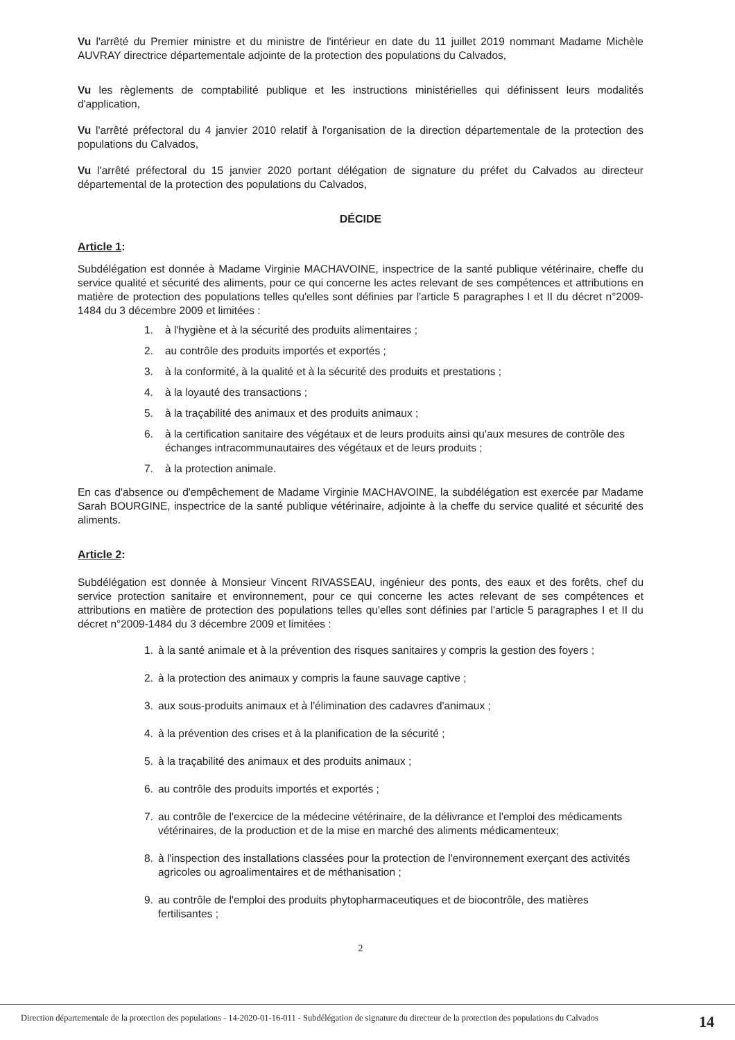Vu l'arrêté du Premier ministre et du ministre de l'intérieur en date du 11 juillet 2019 nommant Madame Michèle AUVRAY directrice départementale adjointe de la protection des populations du Calvados,
Vu les règlements de comptabilité publique et les instructions ministérielles qui définissent leurs modalités d'application,
Vu l'arrêté préfectoral du 4 janvier 2010 relatif à l'organisation de la direction départementale de la protection des populations du Calvados,
Vu l'arrêté préfectoral du 15 janvier 2020 portant délégation de signature du préfet du Calvados au directeur départemental de la protection des populations du Calvados,
DÉCIDE
Article 1:
Subdélégation est donnée à Madame Virginie MACHAVOINE, inspectrice de la santé publique vétérinaire, cheffe du service qualité et sécurité des aliments, pour ce qui concerne les actes relevant de ses compétences et attributions en matière de protection des populations telles qu'elles sont définies par l'article 5 paragraphes I et II du décret n°2009-1484 du 3 décembre 2009 et limitées :
1. à l'hygiène et à la sécurité des produits alimentaires ;
2. au contrôle des produits importés et exportés ;
3. à la conformité, à la qualité et à la sécurité des produits et prestations ;
4. à la loyauté des transactions ;
5. à la traçabilité des animaux et des produits animaux ;
6. à la certification sanitaire des végétaux et de leurs produits ainsi qu'aux mesures de contrôle des échanges intracommunautaires des végétaux et de leurs produits ;
7. à la protection animale.
En cas d'absence ou d'empêchement de Madame Virginie MACHAVOINE, la subdélégation est exercée par Madame Sarah BOURGINE, inspectrice de la santé publique vétérinaire, adjointe à la cheffe du service qualité et sécurité des aliments.
Article 2:
Subdélégation est donnée à Monsieur Vincent RIVASSEAU, ingénieur des ponts, des eaux et des forêts, chef du service protection sanitaire et environnement, pour ce qui concerne les actes relevant de ses compétences et attributions en matière de protection des populations telles qu'elles sont définies par l'article 5 paragraphes I et II du décret n°2009-1484 du 3 décembre 2009 et limitées :
1. à la santé animale et à la prévention des risques sanitaires y compris la gestion des foyers ;
2. à la protection des animaux y compris la faune sauvage captive ;
3. aux sous-produits animaux et à l'élimination des cadavres d'animaux ;
4. à la prévention des crises et à la planification de la sécurité ;
5. à la traçabilité des animaux et des produits animaux ;
6. au contrôle des produits importés et exportés ;
7. au contrôle de l'exercice de la médecine vétérinaire, de la délivrance et l'emploi des médicaments vétérinaires, de la production et de la mise en marché des aliments médicamenteux;
8. à l'inspection des installations classées pour la protection de l'environnement exerçant des activités agricoles ou agroalimentaires et de méthanisation ;
9. au contrôle de l'emploi des produits phytopharmaceutiques et de biocontrôle, des matières fertilisantes ;
2
Direction départementale de la protection des populations - 14-2020-01-16-011 - Subdélégation de signature du directeur de la protection des populations du Calvados
14